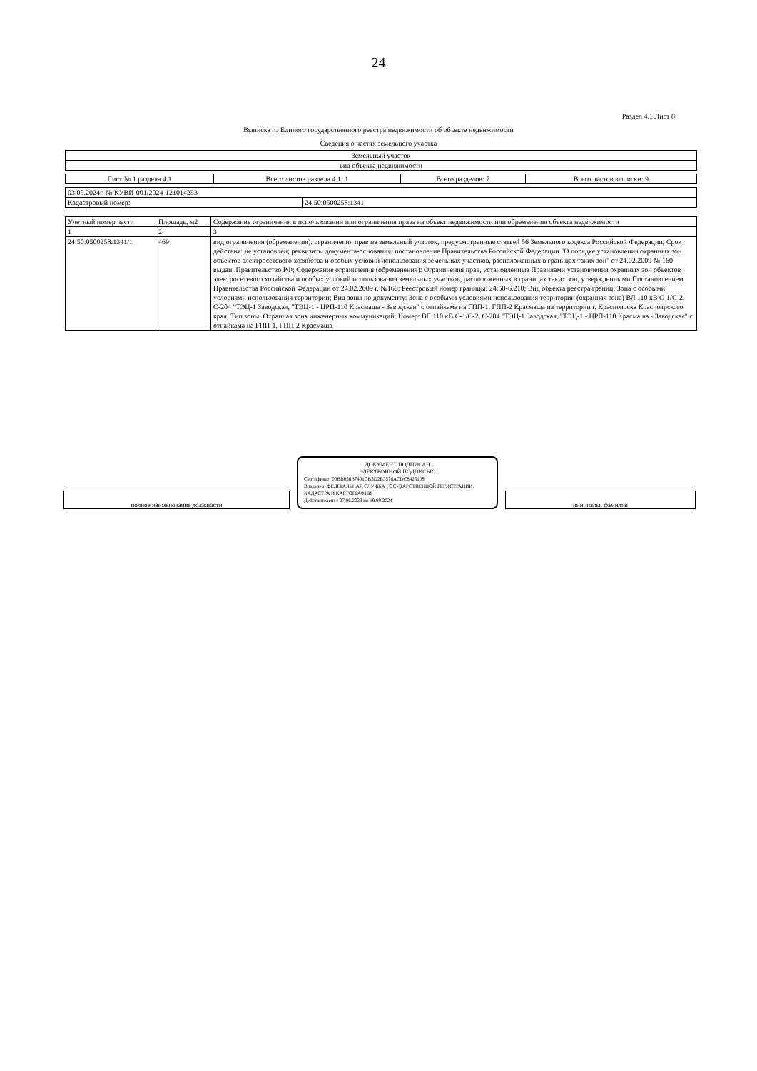24
Раздел 4.1 Лист 8
Выписка из Единого государственного реестра недвижимости об объекте недвижимости
Сведения о частях земельного участка
| Земельный участок |
| вид объекта недвижимости |
| Лист № 1 раздела 4.1 | Всего листов раздела 4.1: 1 | Всего разделов: 7 | Всего листов выписки: 9 |
| 03.05.2024г. № КУВИ-001/2024-121014253 | |
| Кадастровый номер: | 24:50:0500258:1341 |
| Учетный номер части | Площадь, м2 | Содержание ограничения в использовании или ограничения права на объект недвижимости или обременения объекта недвижимости |
| 1 | 2 | 3 |
| 24:50:0500258:1341/1 | 469 | вид ограничения (обременения): ограничения прав на земельный участок, предусмотренные статьей 56 Земельного кодекса Российской Федерации; Срок действия: не установлен; реквизиты документа-основания: постановление Правительства Российской Федерации "О порядке установления охранных зон объектов электросетевого хозяйства и особых условий использования земельных участков, расположенных в границах таких зон" от 24.02.2009 № 160 выдан: Правительство РФ; Содержание ограничения (обременения): Ограничения прав, установленные Правилами установления охранных зон объектов электросетевого хозяйства и особых условий использования земельных участков, расположенных в границах таких зон, утвержденными Постановлением Правительства Российской Федерации от 24.02.2009 г. №160; Реестровый номер границы: 24:50-6.210; Вид объекта реестра границ: Зона с особыми условиями использования территории; Вид зоны по документу: Зона с особыми условиями использования территории (охранная зона) ВЛ 110 кВ С-1/С-2, С-204 "ТЭЦ-1 Заводская, "ТЭЦ-1 - ЦРП-110 Красмаша - Заводская" с отпайкама на ГПП-1, ГПП-2 Красмаша на территории г. Красноярска Красноярского края; Тип зоны: Охранная зона инженерных коммуникаций; Номер: ВЛ 110 кВ С-1/С-2, С-204 "ТЭЦ-1 Заводская, "ТЭЦ-1 - ЦРП-110 Красмаша - Заводская" с отпайкама на ГПП-1, ГПП-2 Красмаша |
полное наименование должности
ДОКУМЕНТ ПОДПИСАН
ЭЛЕКТРОННОЙ ПОДПИСЬЮ
Сертификат: 00BB056B7401CB3D2B3576ACDC8425108
Владелец: ФЕДЕРАЛЬНАЯ СЛУЖБА ГОСУДАРСТВЕННОЙ РЕГИСТРАЦИИ, КАДАСТРА И КАРТОГРАФИИ
Действителен: с 27.06.2023 по 19.09.2024
инициалы, фамилия